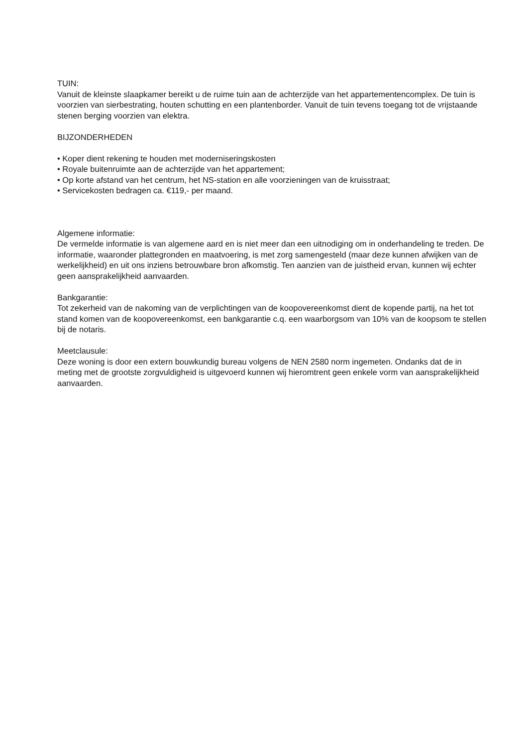TUIN:
Vanuit de kleinste slaapkamer bereikt u de ruime tuin aan de achterzijde van het appartementencomplex. De tuin is voorzien van sierbestrating, houten schutting en een plantenborder. Vanuit de tuin tevens toegang tot de vrijstaande stenen berging voorzien van elektra.
BIJZONDERHEDEN
• Koper dient rekening te houden met moderniseringskosten
• Royale buitenruimte aan de achterzijde van het appartement;
• Op korte afstand van het centrum, het NS-station en alle voorzieningen van de kruisstraat;
• Servicekosten bedragen ca. €119,- per maand.
Algemene informatie:
De vermelde informatie is van algemene aard en is niet meer dan een uitnodiging om in onderhandeling te treden. De informatie, waaronder plattegronden en maatvoering, is met zorg samengesteld (maar deze kunnen afwijken van de werkelijkheid) en uit ons inziens betrouwbare bron afkomstig. Ten aanzien van de juistheid ervan, kunnen wij echter geen aansprakelijkheid aanvaarden.
Bankgarantie:
Tot zekerheid van de nakoming van de verplichtingen van de koopovereenkomst dient de kopende partij, na het tot stand komen van de koopovereenkomst, een bankgarantie c.q. een waarborgsom van 10% van de koopsom te stellen bij de notaris.
Meetclausule:
Deze woning is door een extern bouwkundig bureau volgens de NEN 2580 norm ingemeten. Ondanks dat de in meting met de grootste zorgvuldigheid is uitgevoerd kunnen wij hieromtrent geen enkele vorm van aansprakelijkheid aanvaarden.